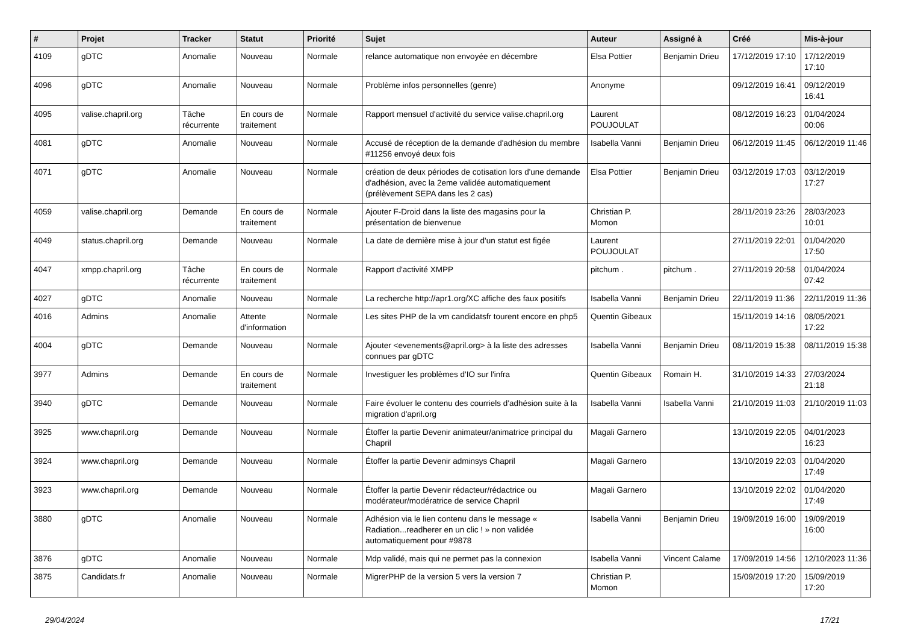| # | Projet | Tracker | Statut | Priorité | Sujet | Auteur | Assigné à | Créé | Mis-à-jour |
| --- | --- | --- | --- | --- | --- | --- | --- | --- | --- |
| 4109 | gDTC | Anomalie | Nouveau | Normale | relance automatique non envoyée en décembre | Elsa Pottier | Benjamin Drieu | 17/12/2019 17:10 | 17/12/2019 17:10 |
| 4096 | gDTC | Anomalie | Nouveau | Normale | Problème infos personnelles (genre) | Anonyme | | 09/12/2019 16:41 | 09/12/2019 16:41 |
| 4095 | valise.chapril.org | Tâche récurrente | En cours de traitement | Normale | Rapport mensuel d'activité du service valise.chapril.org | Laurent POUJOULAT | | 08/12/2019 16:23 | 01/04/2024 00:06 |
| 4081 | gDTC | Anomalie | Nouveau | Normale | Accusé de réception de la demande d'adhésion du membre #11256 envoyé deux fois | Isabella Vanni | Benjamin Drieu | 06/12/2019 11:45 | 06/12/2019 11:46 |
| 4071 | gDTC | Anomalie | Nouveau | Normale | création de deux périodes de cotisation lors d'une demande d'adhésion, avec la 2eme validée automatiquement (prélèvement SEPA dans les 2 cas) | Elsa Pottier | Benjamin Drieu | 03/12/2019 17:03 | 03/12/2019 17:27 |
| 4059 | valise.chapril.org | Demande | En cours de traitement | Normale | Ajouter F-Droid dans la liste des magasins pour la présentation de bienvenue | Christian P. Momon | | 28/11/2019 23:26 | 28/03/2023 10:01 |
| 4049 | status.chapril.org | Demande | Nouveau | Normale | La date de dernière mise à jour d'un statut est figée | Laurent POUJOULAT | | 27/11/2019 22:01 | 01/04/2020 17:50 |
| 4047 | xmpp.chapril.org | Tâche récurrente | En cours de traitement | Normale | Rapport d'activité XMPP | pitchum . | pitchum . | 27/11/2019 20:58 | 01/04/2024 07:42 |
| 4027 | gDTC | Anomalie | Nouveau | Normale | La recherche http://apr1.org/XC affiche des faux positifs | Isabella Vanni | Benjamin Drieu | 22/11/2019 11:36 | 22/11/2019 11:36 |
| 4016 | Admins | Anomalie | Attente d'information | Normale | Les sites PHP de la vm candidatsfr tourent encore en php5 | Quentin Gibeaux | | 15/11/2019 14:16 | 08/05/2021 17:22 |
| 4004 | gDTC | Demande | Nouveau | Normale | Ajouter <evenements@april.org> à la liste des adresses connues par gDTC | Isabella Vanni | Benjamin Drieu | 08/11/2019 15:38 | 08/11/2019 15:38 |
| 3977 | Admins | Demande | En cours de traitement | Normale | Investiguer les problèmes d'IO sur l'infra | Quentin Gibeaux | Romain H. | 31/10/2019 14:33 | 27/03/2024 21:18 |
| 3940 | gDTC | Demande | Nouveau | Normale | Faire évoluer le contenu des courriels d'adhésion suite à la migration d'april.org | Isabella Vanni | Isabella Vanni | 21/10/2019 11:03 | 21/10/2019 11:03 |
| 3925 | www.chapril.org | Demande | Nouveau | Normale | Étoffer la partie Devenir animateur/animatrice principal du Chapril | Magali Garnero | | 13/10/2019 22:05 | 04/01/2023 16:23 |
| 3924 | www.chapril.org | Demande | Nouveau | Normale | Étoffer la partie Devenir adminsys Chapril | Magali Garnero | | 13/10/2019 22:03 | 01/04/2020 17:49 |
| 3923 | www.chapril.org | Demande | Nouveau | Normale | Étoffer la partie Devenir rédacteur/rédactrice ou modérateur/modératrice de service Chapril | Magali Garnero | | 13/10/2019 22:02 | 01/04/2020 17:49 |
| 3880 | gDTC | Anomalie | Nouveau | Normale | Adhésion via le lien contenu dans le message « Radiation...readherer en un clic ! » non validée automatiquement pour #9878 | Isabella Vanni | Benjamin Drieu | 19/09/2019 16:00 | 19/09/2019 16:00 |
| 3876 | gDTC | Anomalie | Nouveau | Normale | Mdp validé, mais qui ne permet pas la connexion | Isabella Vanni | Vincent Calame | 17/09/2019 14:56 | 12/10/2023 11:36 |
| 3875 | Candidats.fr | Anomalie | Nouveau | Normale | MigrerPHP de la version 5 vers la version 7 | Christian P. Momon | | 15/09/2019 17:20 | 15/09/2019 17:20 |
29/04/2024 17/21